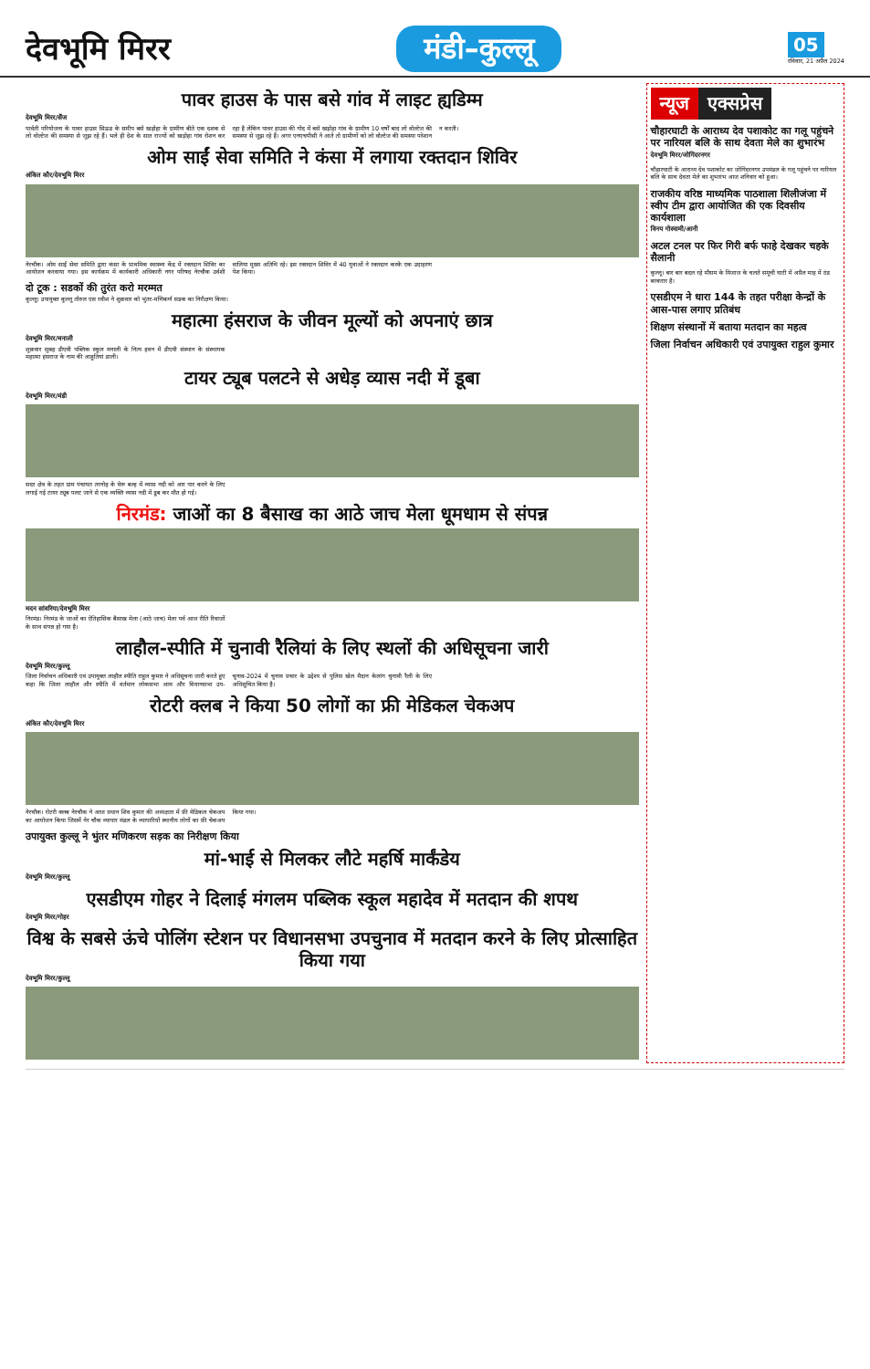देवभूमि मिरर
मंडी–कुल्लू
05
रविवार, 21 अप्रैल 2024
पावर हाउस के पास बसे गांव में लाइट ह्यडिम्म
देवभूमि मिरर/सैंज
पार्वती परियोजना के पावर हाउस सिऊड के समीप बसे खड़ोहा के ग्रामीण बीते एक दशक से लो वोल्टेज की समस्या से जूझ रहे हैं। भले ही देश के सात राज्यों को खड़ोहा गांव रोशन कर रहा है लेकिन पावर हाउस की गोद में बसे खड़ोहा गांव के ग्रामीण 10 वर्षों बाद लो वोल्टेज की समस्या से जूझ रहे हैं। अगर एनएचपीसी ने आते तो ग्रामीणों को लो वोल्टेज की समस्या परेशान न करती।
ओम साईं सेवा समिति ने कंसा में लगाया रक्तदान शिविर
अंकित कौर/देवभूमि मिरर
नेरचौक। ओम साईं सेवा समिति द्वारा कंसा के प्राथमिक स्वास्थ्य केंद्र में रक्तदान शिविर का आयोजन करवाया गया। इस कार्यक्रम में कार्यकारी अधिकारी नगर परिषद नेरचौक उर्वशी वालिया मुख्य अतिथि रहे। इस रक्तदान शिविर में 40 युवाओं ने रक्तदान करके एक उदाहरण पेश किया।
दो टूक : सडकों की तुरंत करो मरम्मत
कुल्लू। उपायुक्त कुल्लू तोरुल एस रवीश ने शुक्रवार को भुंतर-मणिकर्ण सडक का निरीक्षण किया।
महात्मा हंसराज के जीवन मूल्यों को अपनाएं छात्र
देवभूमि मिरर/मनाली
शुक्रवार सुबह डीएवी पब्लिक स्कूल मनाली के नित्य हवन में डीएवी संस्थान के संस्थापक महात्मा हंसराज के नाम की आहुतियां डाली।
टायर ट्यूब पलटने से अधेड़ व्यास नदी में डूबा
देवभूमि मिरर/मंडी
सदर क्षेत्र के तहत ग्राम पंचायत तरनोह के घेरू बल्ह में व्यास नदी को आर पार करने के लिए लगाई गई टायर ट्यूब पलट जाने से एक व्यक्ति व्यास नदी में डूब कर मौत हो गई।
निरमंड: जाओं का 8 बैसाख का आठे जाच मेला धूमधाम से संपन्न
मदन सांवरिया/देवभूमि मिरर
निरमंड। निरमंड के जाओं का ऐतिहासिक बैसाख मेला (आठे जाच) मेला पर्व आज रीति रिवाजों के साथ संपन्न हो गया है।
लाहौल-स्पीति में चुनावी रैलियां के लिए स्थलों की अधिसूचना जारी
देवभूमि मिरर/कुल्लू
जिला निर्वाचन अधिकारी एवं उपायुक्त लाहौल स्पीति राहुल कुमार ने अधिसूचना जारी करते हुए कहा कि जिला लाहौल और स्पीति में वर्तमान लोकसभा आम और विधानसभा उप-चुनाव-2024 में चुनाव प्रचार के उद्देश्य से पुलिस खेल मैदान केलांग चुनावी रैली के लिए अधिसूचित किया है।
रोटरी क्लब ने किया 50 लोगों का फ्री मेडिकल चेकअप
अंकित कौर/देवभूमि मिरर
नेरचौक। रोटरी क्लब नेरचौक ने आज प्रधान शिव कुमार की अध्यक्षता में फ्री मेडिकल चेकअप का आयोजन किया जिसमें नेर चौक व्यापार मंडल के व्यापारियों स्थानीय लोगों का फ्री चेकअप किया गया।
उपायुक्त कुल्लू ने भुंतर मणिकरण सड़क का निरीक्षण किया
मां-भाई से मिलकर लौटे महर्षि मार्कंडेय
देवभूमि मिरर/कुल्लू
एसडीएम गोहर ने दिलाई मंगलम पब्लिक स्कूल महादेव में मतदान की शपथ
देवभूमि मिरर/गोहर
विश्व के सबसे ऊंचे पोलिंग स्टेशन पर विधानसभा उपचुनाव में मतदान करने के लिए प्रोत्साहित किया गया
देवभूमि मिरर/कुल्लू
न्यूज एक्सप्रेस
चौहारघाटी के आराध्य देव पशाकोट का गलू पहुंचने पर नारियल बलि के साथ देवता मेले का शुभारंभ
देवभूमि मिरर/जोगिंदरनगर
चौहारघाटी के आराध्य देव पशाकोट का जोगिंदरनगर उपमंडल के गलू पहुंचने पर नारियल बलि के साथ देवता मेले का शुभारंभ आज शनिवार को हुआ।
राजकीय वरिष्ठ माध्यमिक पाठशाला शिलीजंजा में स्वीप टीम द्वारा आयोजित की एक दिवसीय कार्यशाला
विनय गोस्वामी/आनी
अटल टनल पर फिर गिरी बर्फ फाहे देखकर चहके सैलानी
कुल्लू। बार बार बदल रहे मौसम के मिजाज के चलते समूची घाटी में अप्रैल माह में ठंड बरकरार है।
एसडीएम ने धारा 144 के तहत परीक्षा केन्द्रों के आस-पास लगाए प्रतिबंध
शिक्षण संस्थानों में बताया मतदान का महत्व
जिला निर्वाचन अधिकारी एवं उपायुक्त राहुल कुमार